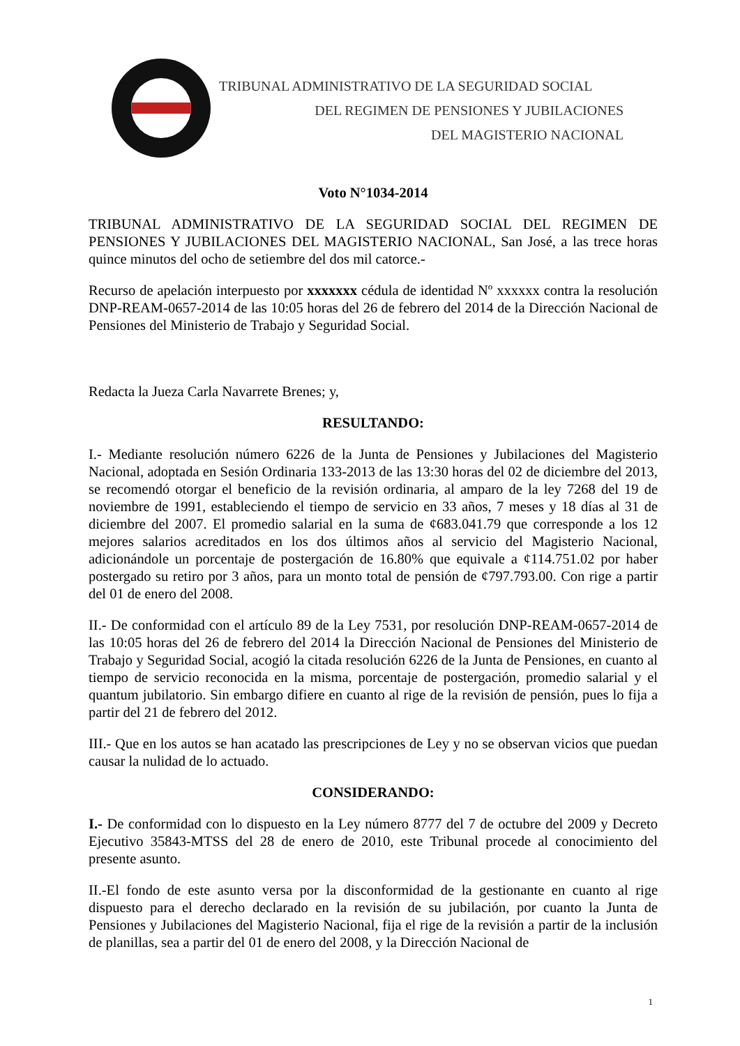TRIBUNAL ADMINISTRATIVO DE LA SEGURIDAD SOCIAL
DEL REGIMEN DE PENSIONES Y JUBILACIONES
DEL MAGISTERIO NACIONAL
Voto N°1034-2014
TRIBUNAL ADMINISTRATIVO DE LA SEGURIDAD SOCIAL DEL REGIMEN DE PENSIONES Y JUBILACIONES DEL MAGISTERIO NACIONAL, San José, a las trece horas quince minutos del ocho de setiembre del dos mil catorce.-
Recurso de apelación interpuesto por xxxxxxx cédula de identidad Nº xxxxxx contra la resolución DNP-REAM-0657-2014 de las 10:05 horas del 26 de febrero del 2014 de la Dirección Nacional de Pensiones del Ministerio de Trabajo y Seguridad Social.
Redacta la Jueza Carla Navarrete Brenes; y,
RESULTANDO:
I.- Mediante resolución número 6226 de la Junta de Pensiones y Jubilaciones del Magisterio Nacional, adoptada en Sesión Ordinaria 133-2013 de las 13:30 horas del 02 de diciembre del 2013, se recomendó otorgar el beneficio de la revisión ordinaria, al amparo de la ley 7268 del 19 de noviembre de 1991, estableciendo el tiempo de servicio en 33 años, 7 meses y 18 días al 31 de diciembre del 2007. El promedio salarial en la suma de ¢683.041.79 que corresponde a los 12 mejores salarios acreditados en los dos últimos años al servicio del Magisterio Nacional, adicionándole un porcentaje de postergación de 16.80% que equivale a ¢114.751.02 por haber postergado su retiro por 3 años, para un monto total de pensión de ¢797.793.00. Con rige a partir del 01 de enero del 2008.
II.- De conformidad con el artículo 89 de la Ley 7531, por resolución DNP-REAM-0657-2014 de las 10:05 horas del 26 de febrero del 2014 la Dirección Nacional de Pensiones del Ministerio de Trabajo y Seguridad Social, acogió la citada resolución 6226 de la Junta de Pensiones, en cuanto al tiempo de servicio reconocida en la misma, porcentaje de postergación, promedio salarial y el quantum jubilatorio. Sin embargo difiere en cuanto al rige de la revisión de pensión, pues lo fija a partir del 21 de febrero del 2012.
III.- Que en los autos se han acatado las prescripciones de Ley y no se observan vicios que puedan causar la nulidad de lo actuado.
CONSIDERANDO:
I.- De conformidad con lo dispuesto en la Ley número 8777 del 7 de octubre del 2009 y Decreto Ejecutivo 35843-MTSS del 28 de enero de 2010, este Tribunal procede al conocimiento del presente asunto.
II.-El fondo de este asunto versa por la disconformidad de la gestionante en cuanto al rige dispuesto para el derecho declarado en la revisión de su jubilación, por cuanto la Junta de Pensiones y Jubilaciones del Magisterio Nacional, fija el rige de la revisión a partir de la inclusión de planillas, sea a partir del 01 de enero del 2008, y la Dirección Nacional de
1